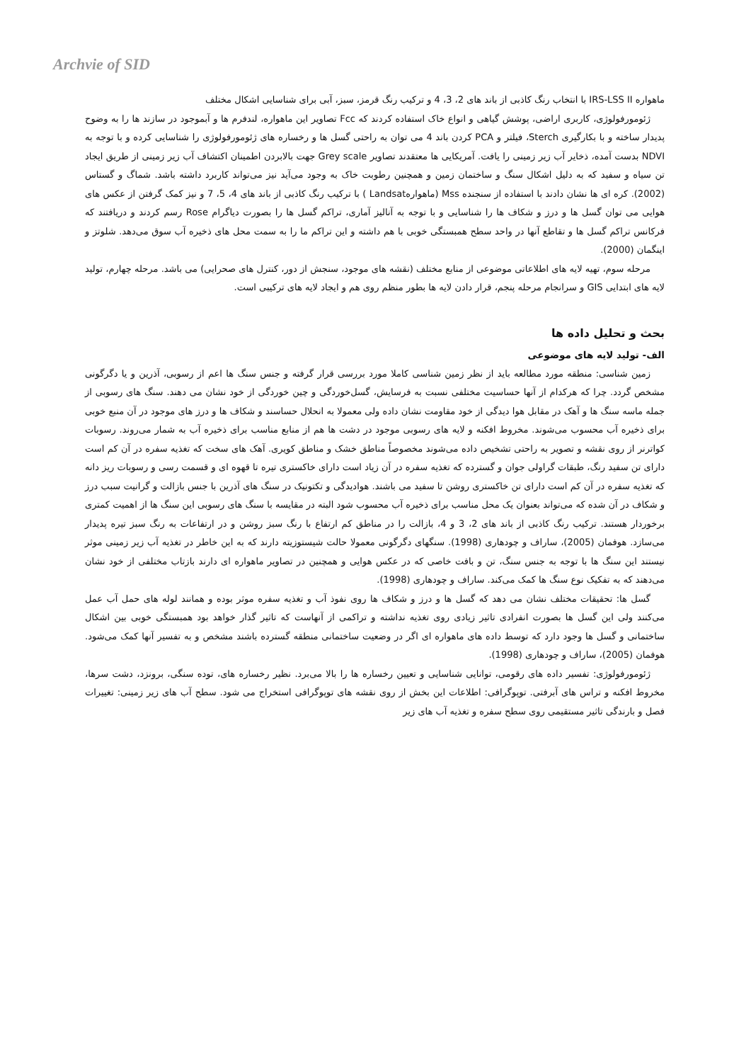Archvie of SID
ماهواره IRS-LSS II با انتخاب رنگ کاذبی از باند های 2، 3، 4 و ترکیب رنگ قرمز، سبز، آبی برای شناسایی اشکال مختلف
ژئومورفولوژی، کاربری اراضی، پوشش گیاهی و انواع خاک استفاده کردند که Fcc تصاویر این ماهواره، لندفرم ها و آبموجود در سازند ها را به وضوح پدیدار ساخته و با بکارگیری Sterch، فیلتر و PCA کردن باند 4 می توان به راحتی گسل ها و رخساره های ژئومورفولوژی را شناسایی کرده و با توجه به NDVI بدست آمده، ذخایر آب زیر زمینی را یافت. آمریکایی ها معتقدند تصاویر Grey scale جهت بالابردن اطمینان اکتشاف آب زیر زمینی از طریق ایجاد تن سیاه و سفید که به دلیل اشکال سنگ و ساختمان زمین و همچنین رطوبت خاک به وجود می‌آید نیز می‌تواند کاربرد داشته باشد. شماگ و گستاس (2002). کره ای ها نشان دادند با استفاده از سنجنده Mss (ماهوارهLandsat ) با ترکیب رنگ کاذبی از باند های 4، 5، 7 و نیز کمک گرفتن از عکس های هوایی می توان گسل ها و درز و شکاف ها را شناسایی و با توجه به آنالیز آماری، تراکم گسل ها را بصورت دیاگرام Rose رسم کردند و دریافتند که فرکانس تراکم گسل ها و تقاطع آنها در واحد سطح همبستگی خوبی با هم داشته و این تراکم ما را به سمت محل های ذخیره آب سوق می‌دهد. شلوتز و اینگمان (2000).
مرحله سوم، تهیه لایه های اطلاعاتی موضوعی از منابع مختلف (نقشه های موجود، سنجش از دور، کنترل های صحرایی) می باشد. مرحله چهارم، تولید لایه های ابتدایی GIS و سرانجام مرحله پنجم، قرار دادن لایه ها بطور منظم روی هم و ایجاد لایه های ترکیبی است.
بحث و تحلیل داده ها
الف- تولید لایه های موضوعی
زمین شناسی: منطقه مورد مطالعه باید از نظر زمین شناسی کاملا مورد بررسی قرار گرفته و جنس سنگ ها اعم از رسوبی، آذرین و یا دگرگونی مشخص گردد. چرا که هرکدام از آنها حساسیت مختلفی نسبت به فرسایش، گسل‌خوردگی و چین خوردگی از خود نشان می دهند. سنگ های رسوبی از جمله ماسه سنگ ها و آهک در مقابل هوا دیدگی از خود مقاومت نشان داده ولی معمولا به انحلال حساسند و شکاف ها و درز های موجود در آن منبع خوبی برای ذخیره آب محسوب می‌شوند. مخروط افکنه و لایه های رسوبی موجود در دشت ها هم از منابع مناسب برای ذخیره آب به شمار می‌روند. رسوبات کواترنر از روی نقشه و تصویر به راحتی تشخیص داده می‌شوند مخصوصاً مناطق خشک و مناطق کویری. آهک های سخت که تغذیه سفره در آن کم است دارای تن سفید رنگ، طبقات گراولی جوان و گسترده که تغذیه سفره در آن زیاد است دارای خاکستری تیره تا قهوه ای و قسمت رسی و رسوبات ریز دانه که تغذیه سفره در آن کم است دارای تن خاکستری روشن تا سفید می باشند. هوادیدگی و تکتونیک در سنگ های آذرین با جنس بازالت و گرانیت سبب درز و شکاف در آن شده که می‌تواند بعنوان یک محل مناسب برای ذخیره آب محسوب شود البته در مقایسه با سنگ های رسوبی این سنگ ها از اهمیت کمتری برخوردار هستند. ترکیب رنگ کاذبی از باند های 2، 3 و 4، بازالت را در مناطق کم ارتفاع با رنگ سبز روشن و در ارتفاعات به رنگ سبز تیره پدیدار می‌سازد. هوفمان (2005)، ساراف و چودهاری (1998). سنگهای دگرگونی معمولا حالت شیستوزیته دارند که به این خاطر در تغذیه آب زیر زمینی موثر نیستند این سنگ ها با توجه به جنس سنگ، تن و بافت خاصی که در عکس هوایی و همچنین در تصاویر ماهواره ای دارند بازتاب مختلفی از خود نشان می‌دهند که به تفکیک نوع سنگ ها کمک می‌کند. ساراف و چودهاری (1998).
گسل ها: تحقیقات مختلف نشان می دهد که گسل ها و درز و شکاف ها روی نفوذ آب و تغذیه سفره موثر بوده و همانند لوله های حمل آب عمل می‌کنند ولی این گسل ها بصورت انفرادی تاثیر زیادی روی تغذیه نداشته و تراکمی از آنهاست که تاثیر گذار خواهد بود همبستگی خوبی بین اشکال ساختمانی و گسل ها وجود دارد که توسط داده های ماهواره ای اگر در وضعیت ساختمانی منطقه گسترده باشند مشخص و به تفسیر آنها کمک می‌شود. هوفمان (2005)، ساراف و چودهاری (1998).
ژئومورفولوژی: تفسیر داده های رقومی، توانایی شناسایی و تعیین رخساره ها را بالا می‌برد. نظیر رخساره های، توده سنگی، برونزد، دشت سرها، مخروط افکنه و تراس های آبرفتی. توپوگرافی: اطلاعات این بخش از روی نقشه های توپوگرافی استخراج می شود. سطح آب های زیر زمینی: تغییرات فصل و بارندگی تاثیر مستقیمی روی سطح سفره و تغذیه آب های زیر